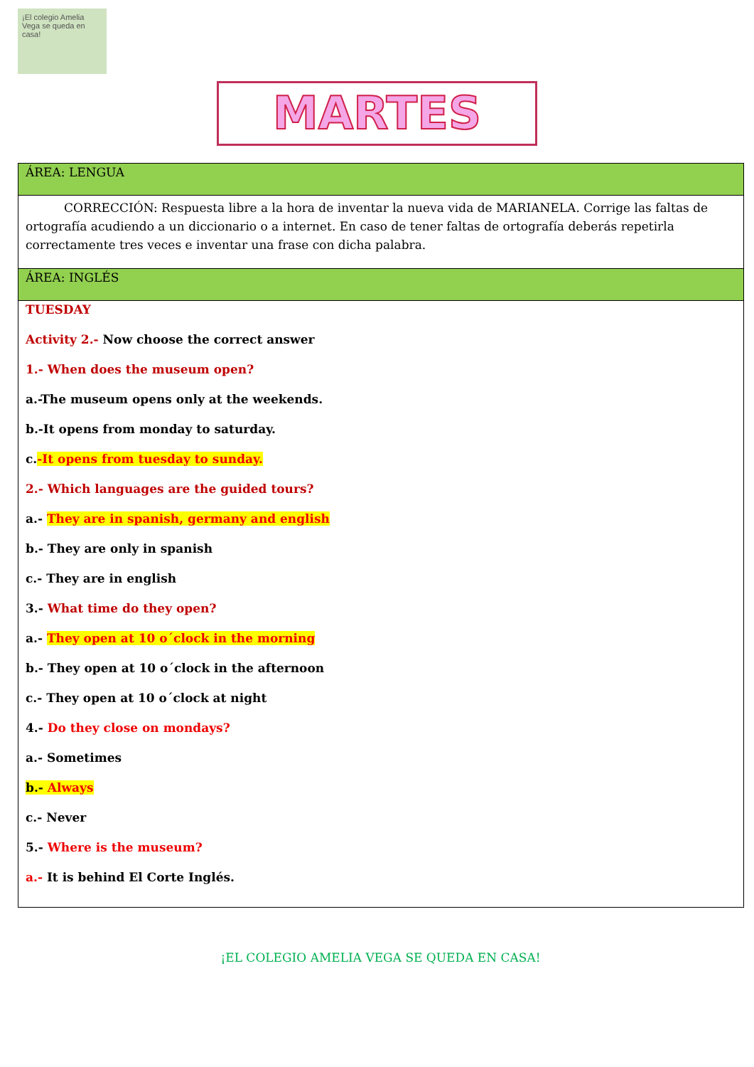¡El colegio Amelia Vega se queda en casa!
MARTES
| ÁREA: LENGUA |
| CORRECCIÓN: Respuesta libre a la hora de inventar la nueva vida de MARIANELA. Corrige las faltas de ortografía acudiendo a un diccionario o a internet. En caso de tener faltas de ortografía deberás repetirla correctamente tres veces e inventar una frase con dicha palabra. |
| ÁREA: INGLÉS |
| TUESDAY Activity 2.- Now choose the correct answer 1.- When does the museum open? a.-The museum opens only at the weekends. b.-It opens from monday to saturday. c. -It opens from tuesday to sunday. 2.- Which languages are the guided tours? a.- They are in spanish, germany and english b.- They are only in spanish c.- They are in english 3.- What time do they open? a.- They open at 10 o´clock in the morning b.- They open at 10 o´clock in the afternoon c.- They open at 10 o´clock at night 4.- Do they close on mondays? a.- Sometimes b.- Always c.- Never 5.- Where is the museum? a.- It is behind El Corte Inglés. |
¡EL COLEGIO AMELIA VEGA SE QUEDA EN CASA!